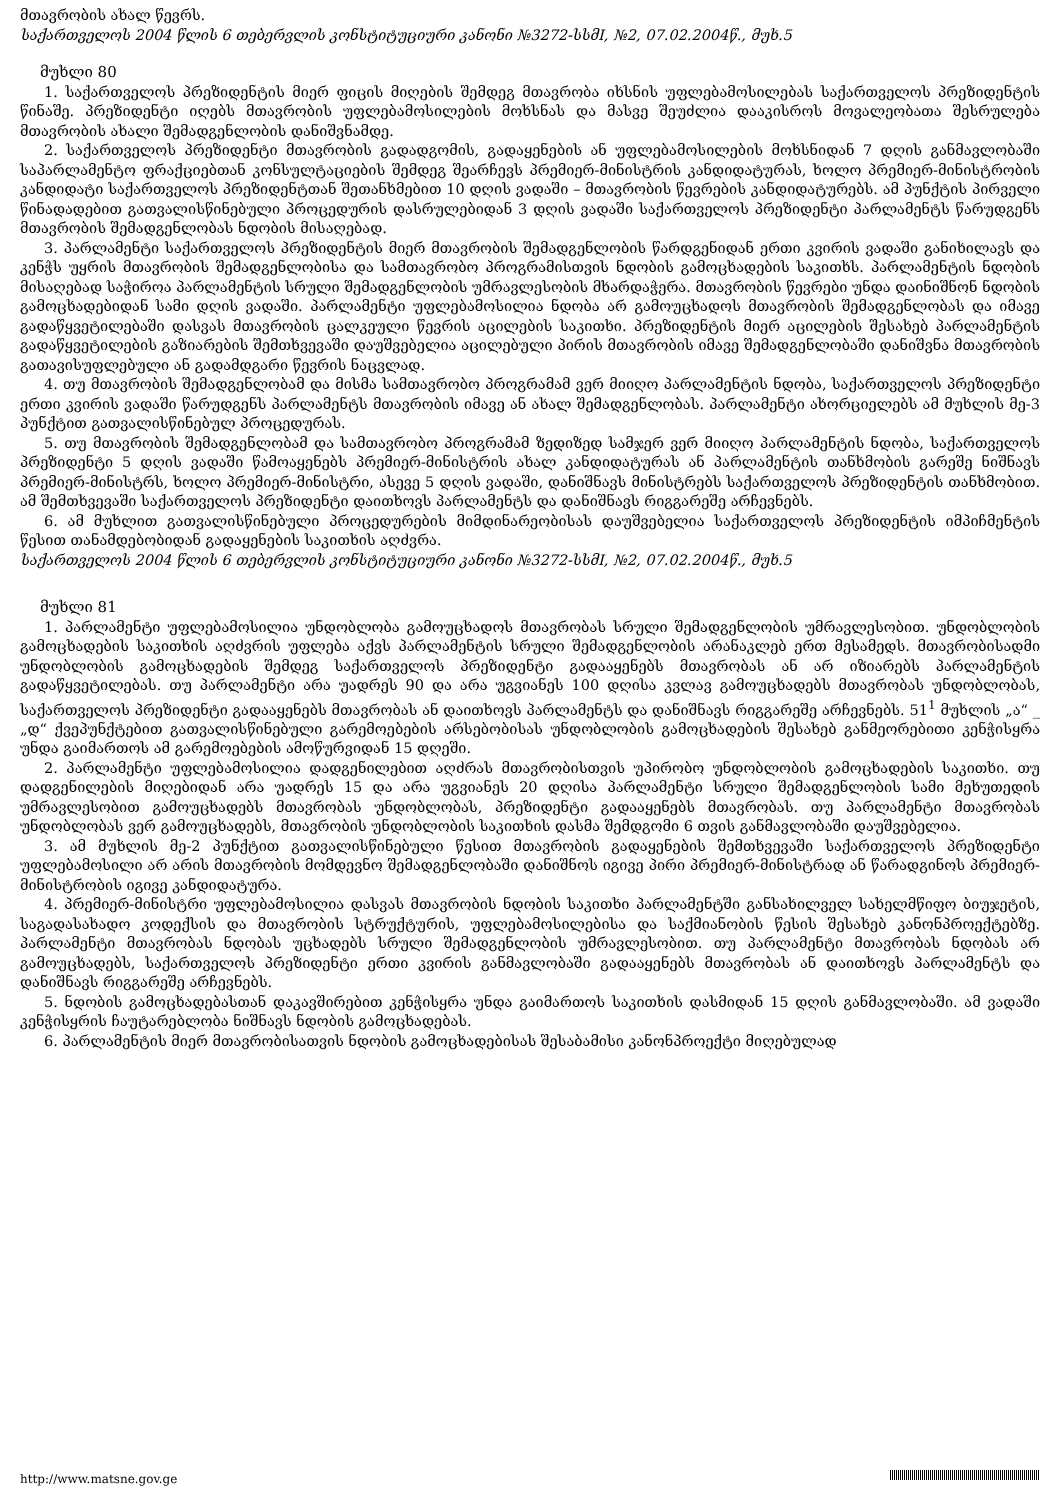მთავრობის ახალ წევრს.
საქართველოს 2004 წლის 6 თებერვლის კონსტიტუციური კანონი №3272-სსმI, №2, 07.02.2004წ., მუხ.5
მუხლი 80
1. საქართველოს პრეზიდენტის მიერ ფიცის მიღების შემდეგ მთავრობა იხსნის უფლებამოსილებას საქართველოს პრეზიდენტის წინაშე. პრეზიდენტი იღებს მთავრობის უფლებამოსილების მოხსნას და მასვე შეუძლია დააკისროს მოვალეობათა შესრულება მთავრობის ახალი შემადგენლობის დანიშვნამდე.
2. საქართველოს პრეზიდენტი მთავრობის გადადგომის, გადაყენების ან უფლებამოსილების მოხსნიდან 7 დღის განმავლობაში საპარლამენტო ფრაქციებთან კონსულტაციების შემდეგ შეარჩევს პრემიერ-მინისტრის კანდიდატურას, ხოლო პრემიერ-მინისტრობის კანდიდატი საქართველოს პრეზიდენტთან შეთანხმებით 10 დღის ვადაში – მთავრობის წევრების კანდიდატურებს. ამ პუნქტის პირველი წინადადებით გათვალისწინებული პროცედურის დასრულებიდან 3 დღის ვადაში საქართველოს პრეზიდენტი პარლამენტს წარუდგენს მთავრობის შემადგენლობას ნდობის მისაღებად.
3. პარლამენტი საქართველოს პრეზიდენტის მიერ მთავრობის შემადგენლობის წარდგენიდან ერთი კვირის ვადაში განიხილავს და კენჭს უყრის მთავრობის შემადგენლობისა და სამთავრობო პროგრამისთვის ნდობის გამოცხადების საკითხს. პარლამენტის ნდობის მისაღებად საჭიროა პარლამენტის სრული შემადგენლობის უმრავლესობის მხარდაჭერა. მთავრობის წევრები უნდა დაინიშნონ ნდობის გამოცხადებიდან სამი დღის ვადაში. პარლამენტი უფლებამოსილია ნდობა არ გამოუცხადოს მთავრობის შემადგენლობას და იმავე გადაწყვეტილებაში დასვას მთავრობის ცალკეული წევრის აცილების საკითხი. პრეზიდენტის მიერ აცილების შესახებ პარლამენტის გადაწყვეტილების გაზიარების შემთხვევაში დაუშვებელია აცილებული პირის მთავრობის იმავე შემადგენლობაში დანიშვნა მთავრობის გათავისუფლებული ან გადამდგარი წევრის ნაცვლად.
4. თუ მთავრობის შემადგენლობამ და მისმა სამთავრობო პროგრამამ ვერ მიიღო პარლამენტის ნდობა, საქართველოს პრეზიდენტი ერთი კვირის ვადაში წარუდგენს პარლამენტს მთავრობის იმავე ან ახალ შემადგენლობას. პარლამენტი ახორციელებს ამ მუხლის მე-3 პუნქტით გათვალისწინებულ პროცედურას.
5. თუ მთავრობის შემადგენლობამ და სამთავრობო პროგრამამ ზედიზედ სამჯერ ვერ მიიღო პარლამენტის ნდობა, საქართველოს პრეზიდენტი 5 დღის ვადაში წამოაყენებს პრემიერ-მინისტრის ახალ კანდიდატურას ან პარლამენტის თანხმობის გარეშე ნიშნავს პრემიერ-მინისტრს, ხოლო პრემიერ-მინისტრი, ასევე 5 დღის ვადაში, დანიშნავს მინისტრებს საქართველოს პრეზიდენტის თანხმობით. ამ შემთხვევაში საქართველოს პრეზიდენტი დაითხოვს პარლამენტს და დანიშნავს რიგგარეშე არჩევნებს.
6. ამ მუხლით გათვალისწინებული პროცედურების მიმდინარეობისას დაუშვებელია საქართველოს პრეზიდენტის იმპიჩმენტის წესით თანამდებობიდან გადაყენების საკითხის აღძვრა.
საქართველოს 2004 წლის 6 თებერვლის კონსტიტუციური კანონი №3272-სსმI, №2, 07.02.2004წ., მუხ.5
მუხლი 81
1. პარლამენტი უფლებამოსილია უნდობლობა გამოუცხადოს მთავრობას სრული შემადგენლობის უმრავლესობით. უნდობლობის გამოცხადების საკითხის აღძვრის უფლება აქვს პარლამენტის სრული შემადგენლობის არანაკლებ ერთ მესამედს. მთავრობისადმი უნდობლობის გამოცხადების შემდეგ საქართველოს პრეზიდენტი გადააყენებს მთავრობას ან არ იზიარებს პარლამენტის გადაწყვეტილებას. თუ პარლამენტი არა უადრეს 90 და არა უგვიანეს 100 დღისა კვლავ გამოუცხადებს მთავრობას უნდობლობას, საქართველოს პრეზიდენტი გადააყენებს მთავრობას ან დაითხოვს პარლამენტს და დანიშნავს რიგგარეშე არჩევნებს. 51<sup>1</sup> მუხლის „ა“ _ „დ“ ქვეპუნქტებით გათვალისწინებული გარემოებების არსებობისას უნდობლობის გამოცხადების შესახებ განმეორებითი კენჭისყრა უნდა გაიმართოს ამ გარემოებების ამოწურვიდან 15 დღეში.
2. პარლამენტი უფლებამოსილია დადგენილებით აღძრას მთავრობისთვის უპირობო უნდობლობის გამოცხადების საკითხი. თუ დადგენილების მიღებიდან არა უადრეს 15 და არა უგვიანეს 20 დღისა პარლამენტი სრული შემადგენლობის სამი მეხუთედის უმრავლესობით გამოუცხადებს მთავრობას უნდობლობას, პრეზიდენტი გადააყენებს მთავრობას. თუ პარლამენტი მთავრობას უნდობლობას ვერ გამოუცხადებს, მთავრობის უნდობლობის საკითხის დასმა შემდგომი 6 თვის განმავლობაში დაუშვებელია.
3. ამ მუხლის მე-2 პუნქტით გათვალისწინებული წესით მთავრობის გადაყენების შემთხვევაში საქართველოს პრეზიდენტი უფლებამოსილი არ არის მთავრობის მომდევნო შემადგენლობაში დანიშნოს იგივე პირი პრემიერ-მინისტრად ან წარადგინოს პრემიერ-მინისტრობის იგივე კანდიდატურა.
4. პრემიერ-მინისტრი უფლებამოსილია დასვას მთავრობის ნდობის საკითხი პარლამენტში განსახილველ სახელმწიფო ბიუჯეტის, საგადასახადო კოდექსის და მთავრობის სტრუქტურის, უფლებამოსილებისა და საქმიანობის წესის შესახებ კანონპროექტებზე. პარლამენტი მთავრობას ნდობას უცხადებს სრული შემადგენლობის უმრავლესობით. თუ პარლამენტი მთავრობას ნდობას არ გამოუცხადებს, საქართველოს პრეზიდენტი ერთი კვირის განმავლობაში გადააყენებს მთავრობას ან დაითხოვს პარლამენტს და დანიშნავს რიგგარეშე არჩევნებს.
5. ნდობის გამოცხადებასთან დაკავშირებით კენჭისყრა უნდა გაიმართოს საკითხის დასმიდან 15 დღის განმავლობაში. ამ ვადაში კენჭისყრის ჩაუტარებლობა ნიშნავს ნდობის გამოცხადებას.
6. პარლამენტის მიერ მთავრობისათვის ნდობის გამოცხადებისას შესაბამისი კანონპროექტი მიღებულად
http://www.matsne.gov.ge